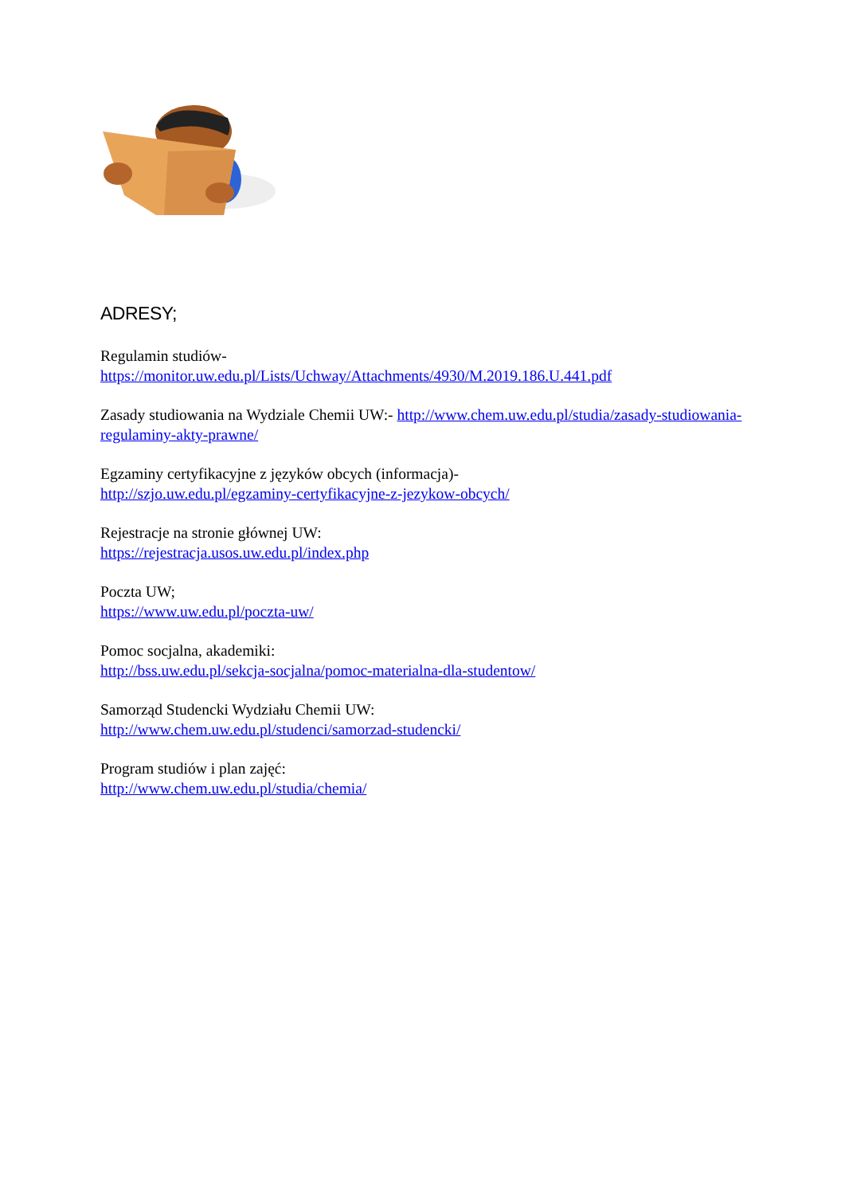ADRESY;
Regulamin studiów-
https://monitor.uw.edu.pl/Lists/Uchway/Attachments/4930/M.2019.186.U.441.pdf
Zasady studiowania na Wydziale Chemii UW:- http://www.chem.uw.edu.pl/studia/zasady-studiowania-regulaminy-akty-prawne/
Egzaminy certyfikacyjne z języków obcych (informacja)-
http://szjo.uw.edu.pl/egzaminy-certyfikacyjne-z-jezykow-obcych/
Rejestracje na stronie głównej UW:
https://rejestracja.usos.uw.edu.pl/index.php
Poczta UW;
https://www.uw.edu.pl/poczta-uw/
Pomoc socjalna, akademiki:
http://bss.uw.edu.pl/sekcja-socjalna/pomoc-materialna-dla-studentow/
Samorząd Studencki Wydziału Chemii UW:
http://www.chem.uw.edu.pl/studenci/samorzad-studencki/
Program studiów i plan zajęć:
http://www.chem.uw.edu.pl/studia/chemia/